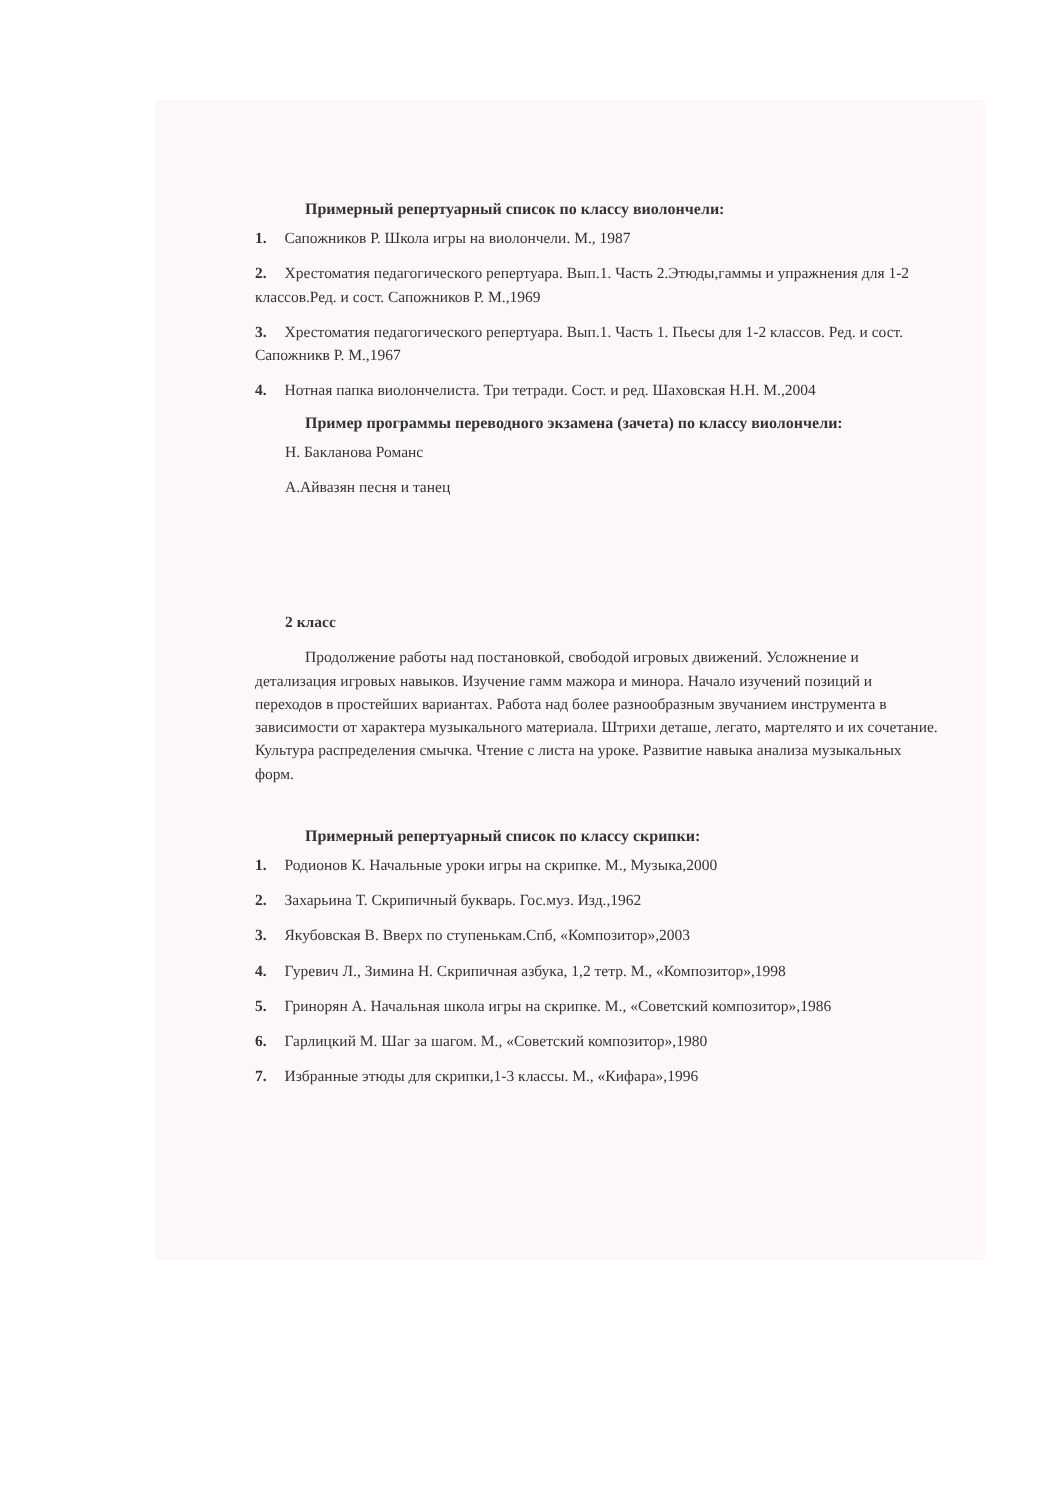Примерный репертуарный список по классу виолончели:
1. Сапожников Р. Школа игры на виолончели. М., 1987
2. Хрестоматия педагогического репертуара. Вып.1. Часть 2.Этюды,гаммы и упражнения для 1-2 классов.Ред. и сост. Сапожников Р. М.,1969
3. Хрестоматия педагогического репертуара. Вып.1. Часть 1. Пьесы для 1-2 классов. Ред. и сост. Сапожникв Р. М.,1967
4. Нотная папка виолончелиста. Три тетради. Сост. и ред. Шаховская Н.Н. М.,2004
Пример программы переводного экзамена (зачета) по классу виолончели:
Н. Бакланова Романс
А.Айвазян песня и танец
2 класс
Продолжение работы над постановкой, свободой игровых движений. Усложнение и детализация игровых навыков. Изучение гамм мажора и минора. Начало изучений позиций и переходов в простейших вариантах. Работа над более разнообразным звучанием инструмента в зависимости от характера музыкального материала. Штрихи деташе, легато, мартелято и их сочетание. Культура распределения смычка. Чтение с листа на уроке. Развитие навыка анализа музыкальных форм.
Примерный репертуарный список по классу скрипки:
1. Родионов К. Начальные уроки игры на скрипке. М., Музыка,2000
2. Захарьина Т. Скрипичный букварь. Гос.муз. Изд.,1962
3. Якубовская В. Вверх по ступенькам.Спб, «Композитор»,2003
4. Гуревич Л., Зимина Н. Скрипичная азбука, 1,2 тетр. М., «Композитор»,1998
5. Гринорян А. Начальная школа игры на скрипке. М., «Советский композитор»,1986
6. Гарлицкий М. Шаг за шагом. М., «Советский композитор»,1980
7. Избранные этюды для скрипки,1-3 классы. М., «Кифара»,1996